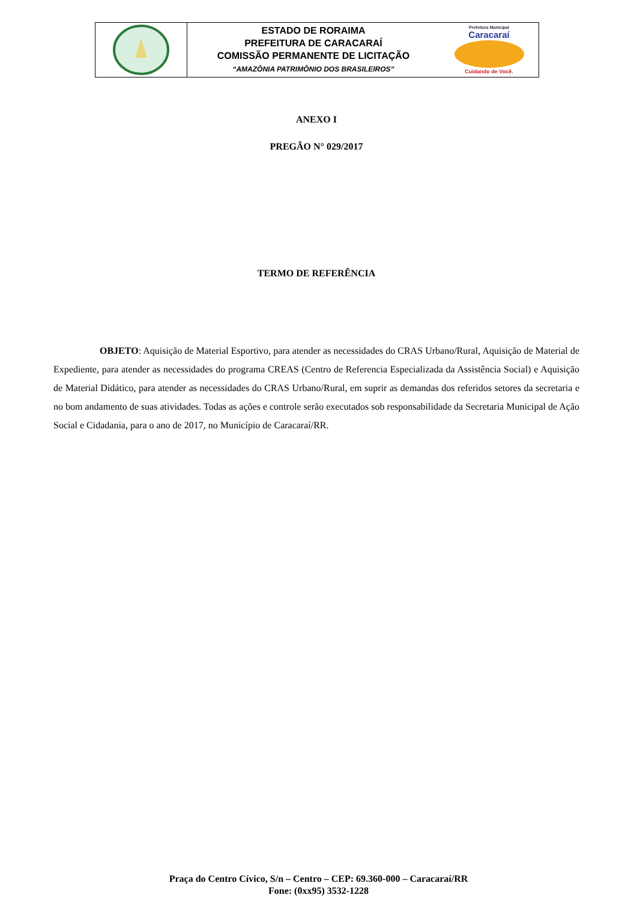ESTADO DE RORAIMA
PREFEITURA DE CARACARAÍ
COMISSÃO PERMANENTE DE LICITAÇÃO
“AMAZÔNIA PATRIMÔNIO DOS BRASILEIROS”
Prefeitura Municipal
Caracaraí
Cuidando de Você.
ANEXO I
PREGÃO N° 029/2017
TERMO DE REFERÊNCIA
OBJETO: Aquisição de Material Esportivo, para atender as necessidades do CRAS Urbano/Rural, Aquisição de Material de Expediente, para atender as necessidades do programa CREAS (Centro de Referencia Especializada da Assistência Social) e Aquisição de Material Didático, para atender as necessidades do CRAS Urbano/Rural, em suprir as demandas dos referidos setores da secretaria e no bom andamento de suas atividades. Todas as ações e controle serão executados sob responsabilidade da Secretaria Municipal de Ação Social e Cidadania, para o ano de 2017, no Município de Caracaraí/RR.
Praça do Centro Cívico, S/n – Centro – CEP: 69.360-000 – Caracaraí/RR
Fone: (0xx95) 3532-1228